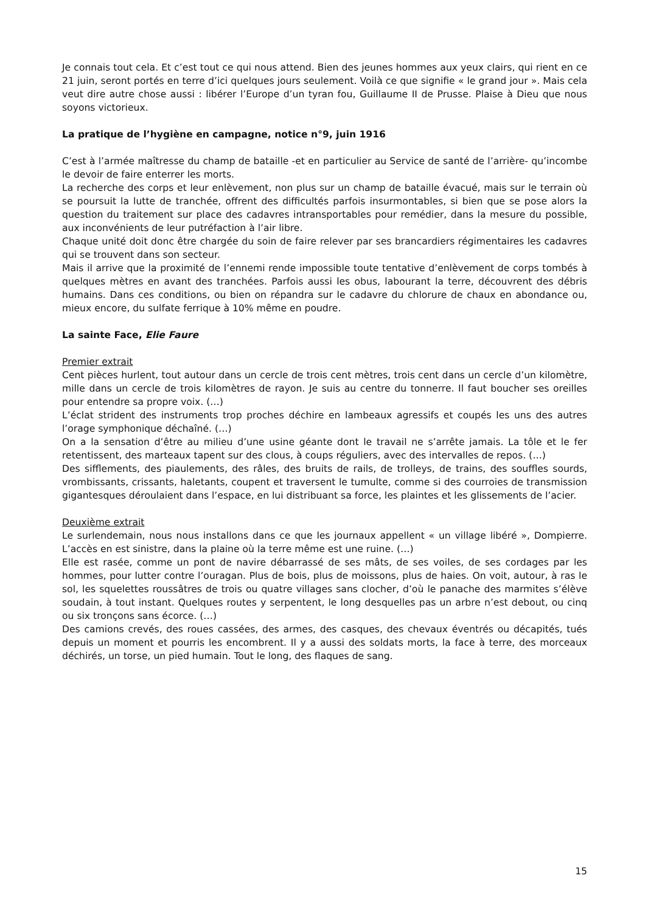Je connais tout cela. Et c’est tout ce qui nous attend. Bien des jeunes hommes aux yeux clairs, qui rient en ce 21 juin, seront portés en terre d’ici quelques jours seulement. Voilà ce que signifie « le grand jour ». Mais cela veut dire autre chose aussi : libérer l’Europe d’un tyran fou, Guillaume II de Prusse. Plaise à Dieu que nous soyons victorieux.
La pratique de l’hygiène en campagne, notice n°9, juin 1916
C’est à l’armée maîtresse du champ de bataille -et en particulier au Service de santé de l’arrière- qu’incombe le devoir de faire enterrer les morts.
La recherche des corps et leur enlèvement, non plus sur un champ de bataille évacué, mais sur le terrain où se poursuit la lutte de tranchée, offrent des difficultés parfois insurmontables, si bien que se pose alors la question du traitement sur place des cadavres intransportables pour remédier, dans la mesure du possible, aux inconvénients de leur putréfaction à l’air libre.
Chaque unité doit donc être chargée du soin de faire relever par ses brancardiers régimentaires les cadavres qui se trouvent dans son secteur.
Mais il arrive que la proximité de l’ennemi rende impossible toute tentative d’enlèvement de corps tombés à quelques mètres en avant des tranchées. Parfois aussi les obus, labourant la terre, découvrent des débris humains. Dans ces conditions, ou bien on répandra sur le cadavre du chlorure de chaux en abondance ou, mieux encore, du sulfate ferrique à 10% même en poudre.
La sainte Face, Elie Faure
Premier extrait
Cent pièces hurlent, tout autour dans un cercle de trois cent mètres, trois cent dans un cercle d’un kilomètre, mille dans un cercle de trois kilomètres de rayon. Je suis au centre du tonnerre. Il faut boucher ses oreilles pour entendre sa propre voix. (…)
L’éclat strident des instruments trop proches déchire en lambeaux agressifs et coupés les uns des autres l’orage symphonique déchaîné. (…)
On a la sensation d’être au milieu d’une usine géante dont le travail ne s’arrête jamais. La tôle et le fer retentissent, des marteaux tapent sur des clous, à coups réguliers, avec des intervalles de repos. (…)
Des sifflements, des piaulements, des râles, des bruits de rails, de trolleys, de trains, des souffles sourds, vrombissants, crissants, haletants, coupent et traversent le tumulte, comme si des courroies de transmission gigantesques déroulaient dans l’espace, en lui distribuant sa force, les plaintes et les glissements de l’acier.
Deuxième extrait
Le surlendemain, nous nous installons dans ce que les journaux appellent « un village libéré », Dompierre. L’accès en est sinistre, dans la plaine où la terre même est une ruine. (…)
Elle est rasée, comme un pont de navire débarrassé de ses mâts, de ses voiles, de ses cordages par les hommes, pour lutter contre l’ouragan. Plus de bois, plus de moissons, plus de haies. On voit, autour, à ras le sol, les squelettes roussâtres de trois ou quatre villages sans clocher, d’où le panache des marmites s’élève soudain, à tout instant. Quelques routes y serpentent, le long desquelles pas un arbre n’est debout, ou cinq ou six tronçons sans écorce. (…)
Des camions crevés, des roues cassées, des armes, des casques, des chevaux éventrés ou décapités, tués depuis un moment et pourris les encombrent. Il y a aussi des soldats morts, la face à terre, des morceaux déchirés, un torse, un pied humain. Tout le long, des flaques de sang.
15